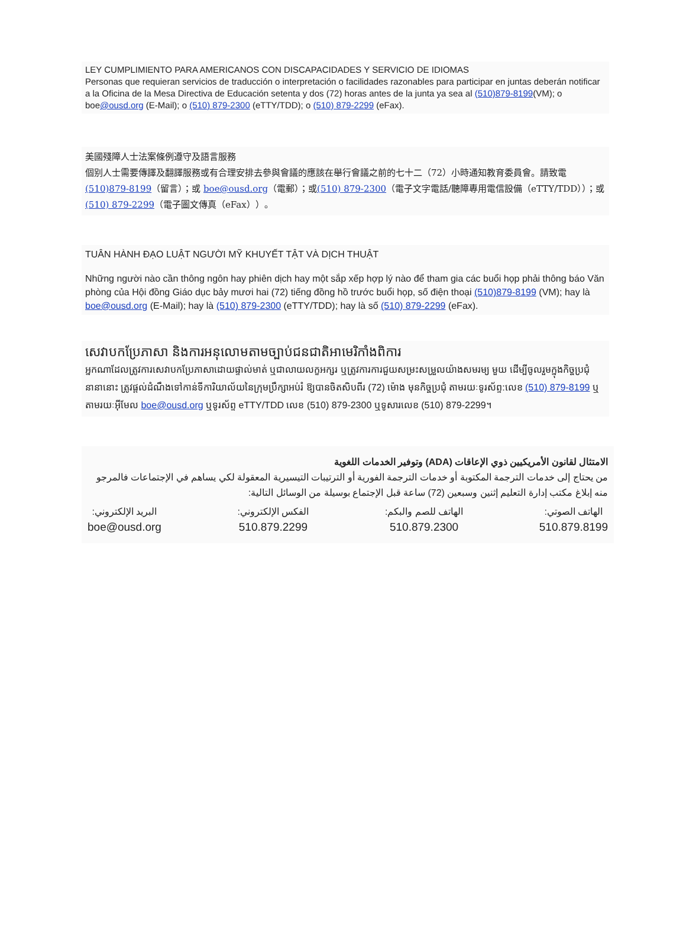LEY CUMPLIMIENTO PARA AMERICANOS CON DISCAPACIDADES Y SERVICIO DE IDIOMAS
Personas que requieran servicios de traducción o interpretación o facilidades razonables para participar en juntas deberán notificar a la Oficina de la Mesa Directiva de Educación setenta y dos (72) horas antes de la junta ya sea al (510)879-8199(VM); o boe@ousd.org (E-Mail); o (510) 879-2300 (eTTY/TDD); o (510) 879-2299 (eFax).
美國殘障人士法案條例遵守及語言服務
個别人士需要傳譯及翻譯服務或有合理安排去參與會議的應該在舉行會議之前的七十二（72）小時通知教育委員會。請致電(510)879-8199（留言）；或 boe@ousd.org（電郵）；或(510) 879-2300（電子文字電話/聽障專用電信設備（eTTY/TDD））；或(510) 879-2299（電子圖文傳真（eFax））。
TUÂN HÀNH ĐẠO LUẬT NGƯỜI MỸ KHUYẾT TẬT VÀ DỊCH THUẬT
Những người nào cần thông ngôn hay phiên dịch hay một sắp xếp hợp lý nào để tham gia các buổi họp phải thông báo Văn phòng của Hội đồng Giáo dục bảy mươi hai (72) tiếng đồng hồ trước buổi họp, số điện thoại (510)879-8199 (VM); hay là boe@ousd.org (E-Mail); hay là (510) 879-2300 (eTTY/TDD); hay là số (510) 879-2299 (eFax).
សេវាបកប្រែភាសា និងការអនុលោមតាមច្បាប់ជនជាតិអាមេរិកាំងពិការ
អ្នកណាដែលត្រូវការសេវាបកប្រែភាសាដោយផ្ទាល់មាត់ ឬជាលាយលក្ខអក្សរ ឬត្រូវការការជួយសម្រះសម្រួលយ៉ាងសមរម្យ មួយ ដើម្បីចូលរួមក្នុងកិច្ចប្រជុំនានានោះ ត្រូវផ្តល់ដំណឹងទៅកាន់ទីការិយាល័យនៃក្រុមប្រឹក្សាអប់រំ ឱ្យបានចិតសិបពីរ (72) ម៉ោង មុនកិច្ចប្រជុំ តាមរយៈទូរស័ព្ទ:លេខ (510) 879-8199 ឬតាមរយៈអ៊ីមែល boe@ousd.org ឬទូរស័ព្ទ eTTY/TDD លេខ (510) 879-2300 ឬទូសារលេខ (510) 879-2299។
الامتثال لقانون الأمريكيين ذوي الإعاقات (ADA) وتوفير الخدمات اللغوية
من يحتاج إلى خدمات الترجمة المكتوبة أو خدمات الترجمة الفورية أو الترتيبات التيسيرية المعقولة لكي يساهم في الإجتماعات فالمرجو منه إبلاغ مكتب إدارة التعليم إثنين وسبعين (72) ساعة قبل الإجتماع بوسيلة من الوسائل التالية:
الهاتف الصوتي:
510.879.8199
الهاتف للصم والبكم:
510.879.2300
الفكس الإلكتروني:
510.879.2299
البريد الإلكتروني:
boe@ousd.org